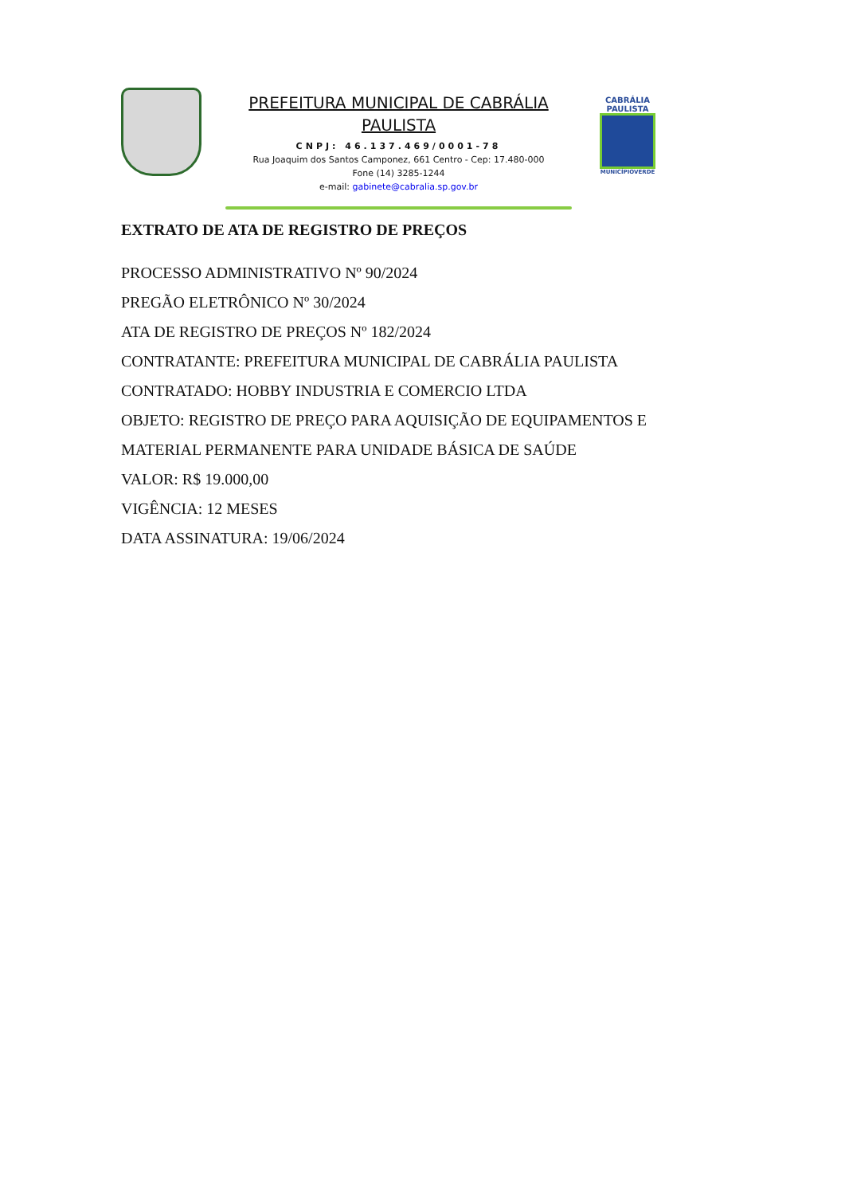PREFEITURA MUNICIPAL DE CABRÁLIA PAULISTA
CNPJ: 46.137.469/0001-78
Rua Joaquim dos Santos Camponez, 661 Centro - Cep: 17.480-000
Fone (14) 3285-1244
e-mail: gabinete@cabralia.sp.gov.br
CABRÁLIA PAULISTA
MUNICÍPIOVERDE
EXTRATO DE ATA DE REGISTRO DE PREÇOS
PROCESSO ADMINISTRATIVO Nº 90/2024
PREGÃO ELETRÔNICO Nº 30/2024
ATA DE REGISTRO DE PREÇOS Nº 182/2024
CONTRATANTE: PREFEITURA MUNICIPAL DE CABRÁLIA PAULISTA
CONTRATADO: HOBBY INDUSTRIA E COMERCIO LTDA
OBJETO: REGISTRO DE PREÇO PARA AQUISIÇÃO DE EQUIPAMENTOS E MATERIAL PERMANENTE PARA UNIDADE BÁSICA DE SAÚDE
VALOR: R$ 19.000,00
VIGÊNCIA: 12 MESES
DATA ASSINATURA: 19/06/2024